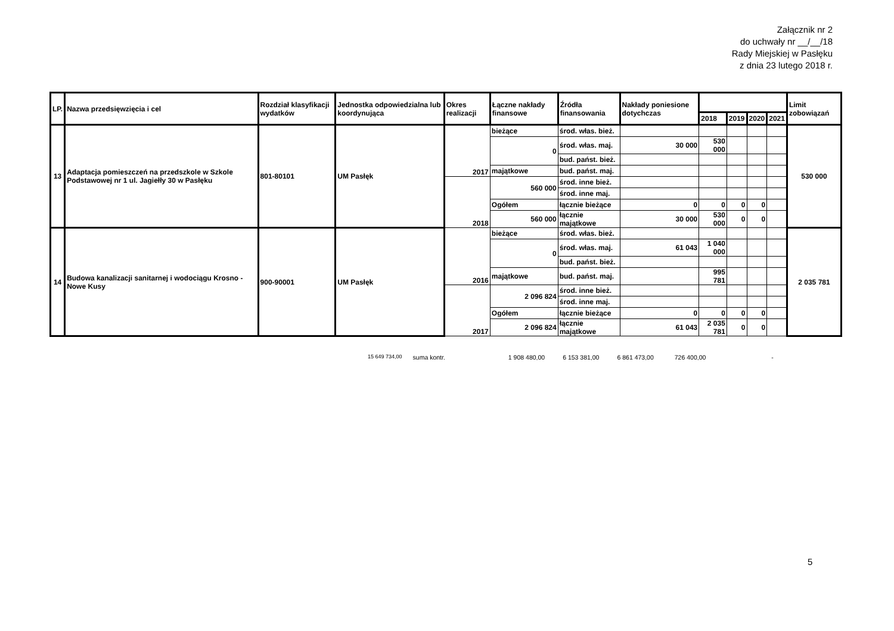Załącznik nr 2
do uchwały nr __/__/18
Rady Miejskiej w Pasłęku
z dnia 23 lutego 2018 r.
| LP. | Nazwa przedsięwzięcia i cel | Rozdział klasyfikacji wydatków | Jednostka odpowiedzialna lub koordynująca | Okres realizacji | Łączne nakłady finansowe | Źródła finansowania | Nakłady poniesione dotychczas | | | | | Limit zobowiązań |
| --- | --- | --- | --- | --- | --- | --- | --- | --- | --- | --- | --- | --- |
| | | | | | | | | 2018 | 2019 | 2020 | 2021 | |
| 13 | Adaptacja pomieszczeń na przedszkole w Szkole Podstawowej nr 1 ul. Jagiełły 30 w Pasłęku | 801-80101 | UM Pasłęk | 2017 | bieżące | środ. włas. bież. | | | | | | 530 000 |
| | | | | | 0 | środ. włas. maj. | 30 000 | 530 000 | | | | |
| | | | | | | bud. państ. bież. | | | | | | |
| | | | | | majątkowe | bud. państ. maj. | | | | | | |
| | | | | 2018 | 560 000 | środ. inne bież. | | | | | | |
| | | | | | | środ. inne maj. | | | | | | |
| | | | | | Ogółem | łącznie bieżące | 0 | 0 | 0 | 0 | | |
| | | | | | 560 000 | łącznie majątkowe | 30 000 | 530 000 | 0 | 0 | | |
| 14 | Budowa kanalizacji sanitarnej i wodociągu Krosno - Nowe Kusy | 900-90001 | UM Pasłęk | 2016 | bieżące | środ. włas. bież. | | | | | | 2 035 781 |
| | | | | | 0 | środ. włas. maj. | 61 043 | 1 040 000 | | | | |
| | | | | | | bud. państ. bież. | | | | | | |
| | | | | | majątkowe | bud. państ. maj. | | 995 781 | | | | |
| | | | | 2017 | 2 096 824 | środ. inne bież. | | | | | | |
| | | | | | | środ. inne maj. | | | | | | |
| | | | | | Ogółem | łącznie bieżące | 0 | 0 | 0 | 0 | | |
| | | | | | 2 096 824 | łącznie majątkowe | 61 043 | 2 035 781 | 0 | 0 | | |
15 649 734,00 suma kontr. 1 908 480,00 6 153 381,00 6 861 473,00 726 400,00 -
5